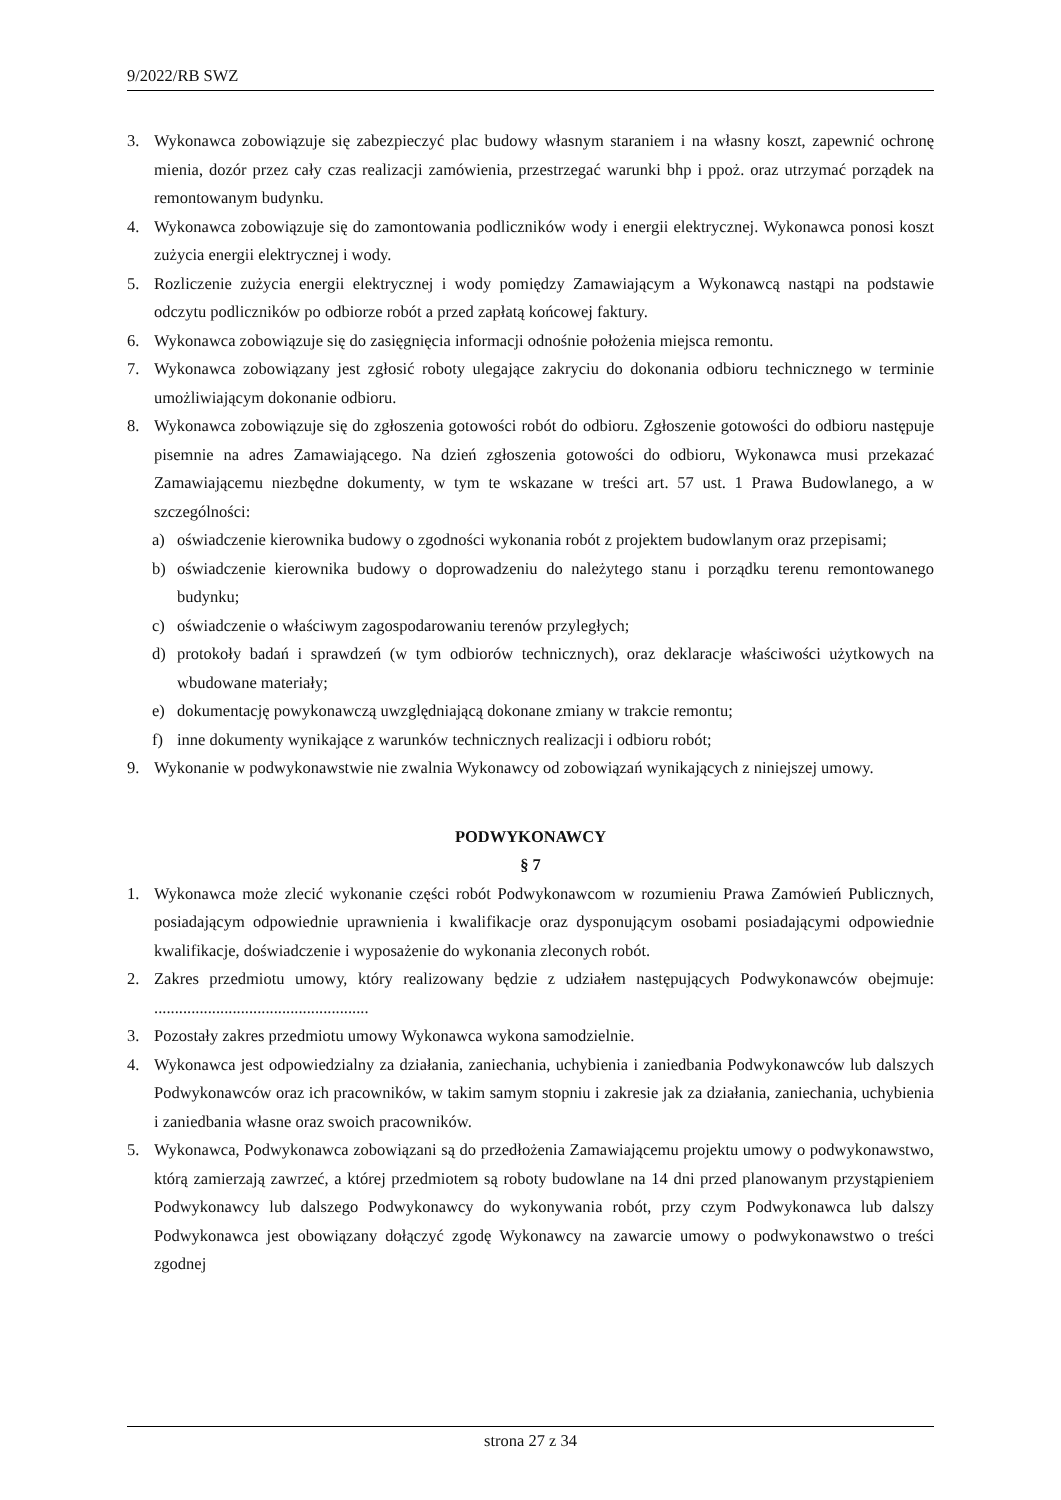9/2022/RB SWZ
3. Wykonawca zobowiązuje się zabezpieczyć plac budowy własnym staraniem i na własny koszt, zapewnić ochronę mienia, dozór przez cały czas realizacji zamówienia, przestrzegać warunki bhp i ppoż. oraz utrzymać porządek na remontowanym budynku.
4. Wykonawca zobowiązuje się do zamontowania podliczników wody i energii elektrycznej. Wykonawca ponosi koszt zużycia energii elektrycznej i wody.
5. Rozliczenie zużycia energii elektrycznej i wody pomiędzy Zamawiającym a Wykonawcą nastąpi na podstawie odczytu podliczników po odbiorze robót a przed zapłatą końcowej faktury.
6. Wykonawca zobowiązuje się do zasięgnięcia informacji odnośnie położenia miejsca remontu.
7. Wykonawca zobowiązany jest zgłosić roboty ulegające zakryciu do dokonania odbioru technicznego w terminie umożliwiającym dokonanie odbioru.
8. Wykonawca zobowiązuje się do zgłoszenia gotowości robót do odbioru. Zgłoszenie gotowości do odbioru następuje pisemnie na adres Zamawiającego. Na dzień zgłoszenia gotowości do odbioru, Wykonawca musi przekazać Zamawiającemu niezbędne dokumenty, w tym te wskazane w treści art. 57 ust. 1 Prawa Budowlanego, a w szczególności:
a) oświadczenie kierownika budowy o zgodności wykonania robót z projektem budowlanym oraz przepisami;
b) oświadczenie kierownika budowy o doprowadzeniu do należytego stanu i porządku terenu remontowanego budynku;
c) oświadczenie o właściwym zagospodarowaniu terenów przyległych;
d) protokoły badań i sprawdzeń (w tym odbiorów technicznych), oraz deklaracje właściwości użytkowych na wbudowane materiały;
e) dokumentację powykonawczą uwzględniającą dokonane zmiany w trakcie remontu;
f) inne dokumenty wynikające z warunków technicznych realizacji i odbioru robót;
9. Wykonanie w podwykonawstwie nie zwalnia Wykonawcy od zobowiązań wynikających z niniejszej umowy.
PODWYKONAWCY
§ 7
1. Wykonawca może zlecić wykonanie części robót Podwykonawcom w rozumieniu Prawa Zamówień Publicznych, posiadającym odpowiednie uprawnienia i kwalifikacje oraz dysponującym osobami posiadającymi odpowiednie kwalifikacje, doświadczenie i wyposażenie do wykonania zleconych robót.
2. Zakres przedmiotu umowy, który realizowany będzie z udziałem następujących Podwykonawców obejmuje: ....................................................
3. Pozostały zakres przedmiotu umowy Wykonawca wykona samodzielnie.
4. Wykonawca jest odpowiedzialny za działania, zaniechania, uchybienia i zaniedbania Podwykonawców lub dalszych Podwykonawców oraz ich pracowników, w takim samym stopniu i zakresie jak za działania, zaniechania, uchybienia i zaniedbania własne oraz swoich pracowników.
5. Wykonawca, Podwykonawca zobowiązani są do przedłożenia Zamawiającemu projektu umowy o podwykonawstwo, którą zamierzają zawrzeć, a której przedmiotem są roboty budowlane na 14 dni przed planowanym przystąpieniem Podwykonawcy lub dalszego Podwykonawcy do wykonywania robót, przy czym Podwykonawca lub dalszy Podwykonawca jest obowiązany dołączyć zgodę Wykonawcy na zawarcie umowy o podwykonawstwo o treści zgodnej
strona 27 z 34